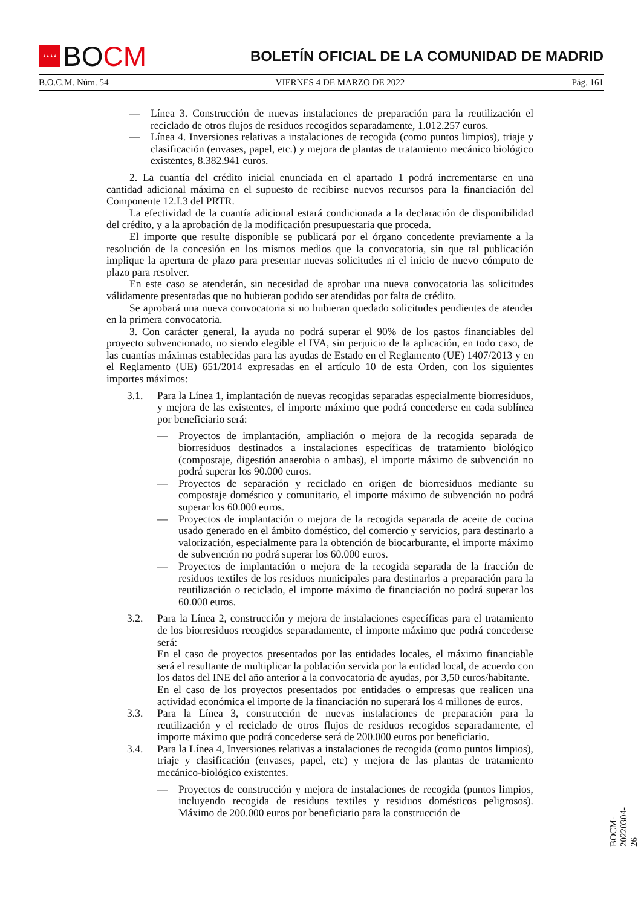★★★★
BO CM
BOLETÍN OFICIAL DE LA COMUNIDAD DE MADRID
B.O.C.M. Núm. 54 VIERNES 4 DE MARZO DE 2022 Pág. 161
— Línea 3. Construcción de nuevas instalaciones de preparación para la reutilización el reciclado de otros flujos de residuos recogidos separadamente, 1.012.257 euros.
— Línea 4. Inversiones relativas a instalaciones de recogida (como puntos limpios), triaje y clasificación (envases, papel, etc.) y mejora de plantas de tratamiento mecánico biológico existentes, 8.382.941 euros.
2. La cuantía del crédito inicial enunciada en el apartado 1 podrá incrementarse en una cantidad adicional máxima en el supuesto de recibirse nuevos recursos para la financiación del Componente 12.I.3 del PRTR.
La efectividad de la cuantía adicional estará condicionada a la declaración de disponibilidad del crédito, y a la aprobación de la modificación presupuestaria que proceda.
El importe que resulte disponible se publicará por el órgano concedente previamente a la resolución de la concesión en los mismos medios que la convocatoria, sin que tal publicación implique la apertura de plazo para presentar nuevas solicitudes ni el inicio de nuevo cómputo de plazo para resolver.
En este caso se atenderán, sin necesidad de aprobar una nueva convocatoria las solicitudes válidamente presentadas que no hubieran podido ser atendidas por falta de crédito.
Se aprobará una nueva convocatoria si no hubieran quedado solicitudes pendientes de atender en la primera convocatoria.
3. Con carácter general, la ayuda no podrá superar el 90% de los gastos financiables del proyecto subvencionado, no siendo elegible el IVA, sin perjuicio de la aplicación, en todo caso, de las cuantías máximas establecidas para las ayudas de Estado en el Reglamento (UE) 1407/2013 y en el Reglamento (UE) 651/2014 expresadas en el artículo 10 de esta Orden, con los siguientes importes máximos:
3.1. Para la Línea 1, implantación de nuevas recogidas separadas especialmente biorresiduos, y mejora de las existentes, el importe máximo que podrá concederse en cada sublínea por beneficiario será:
— Proyectos de implantación, ampliación o mejora de la recogida separada de biorresiduos destinados a instalaciones específicas de tratamiento biológico (compostaje, digestión anaerobia o ambas), el importe máximo de subvención no podrá superar los 90.000 euros.
— Proyectos de separación y reciclado en origen de biorresiduos mediante su compostaje doméstico y comunitario, el importe máximo de subvención no podrá superar los 60.000 euros.
— Proyectos de implantación o mejora de la recogida separada de aceite de cocina usado generado en el ámbito doméstico, del comercio y servicios, para destinarlo a valorización, especialmente para la obtención de biocarburante, el importe máximo de subvención no podrá superar los 60.000 euros.
— Proyectos de implantación o mejora de la recogida separada de la fracción de residuos textiles de los residuos municipales para destinarlos a preparación para la reutilización o reciclado, el importe máximo de financiación no podrá superar los 60.000 euros.
3.2. Para la Línea 2, construcción y mejora de instalaciones específicas para el tratamiento de los biorresiduos recogidos separadamente, el importe máximo que podrá concederse será:
En el caso de proyectos presentados por las entidades locales, el máximo financiable será el resultante de multiplicar la población servida por la entidad local, de acuerdo con los datos del INE del año anterior a la convocatoria de ayudas, por 3,50 euros/habitante.
En el caso de los proyectos presentados por entidades o empresas que realicen una actividad económica el importe de la financiación no superará los 4 millones de euros.
3.3. Para la Línea 3, construcción de nuevas instalaciones de preparación para la reutilización y el reciclado de otros flujos de residuos recogidos separadamente, el importe máximo que podrá concederse será de 200.000 euros por beneficiario.
3.4. Para la Línea 4, Inversiones relativas a instalaciones de recogida (como puntos limpios), triaje y clasificación (envases, papel, etc) y mejora de las plantas de tratamiento mecánico-biológico existentes.
— Proyectos de construcción y mejora de instalaciones de recogida (puntos limpios, incluyendo recogida de residuos textiles y residuos domésticos peligrosos). Máximo de 200.000 euros por beneficiario para la construcción de
BOCM-20220304-26